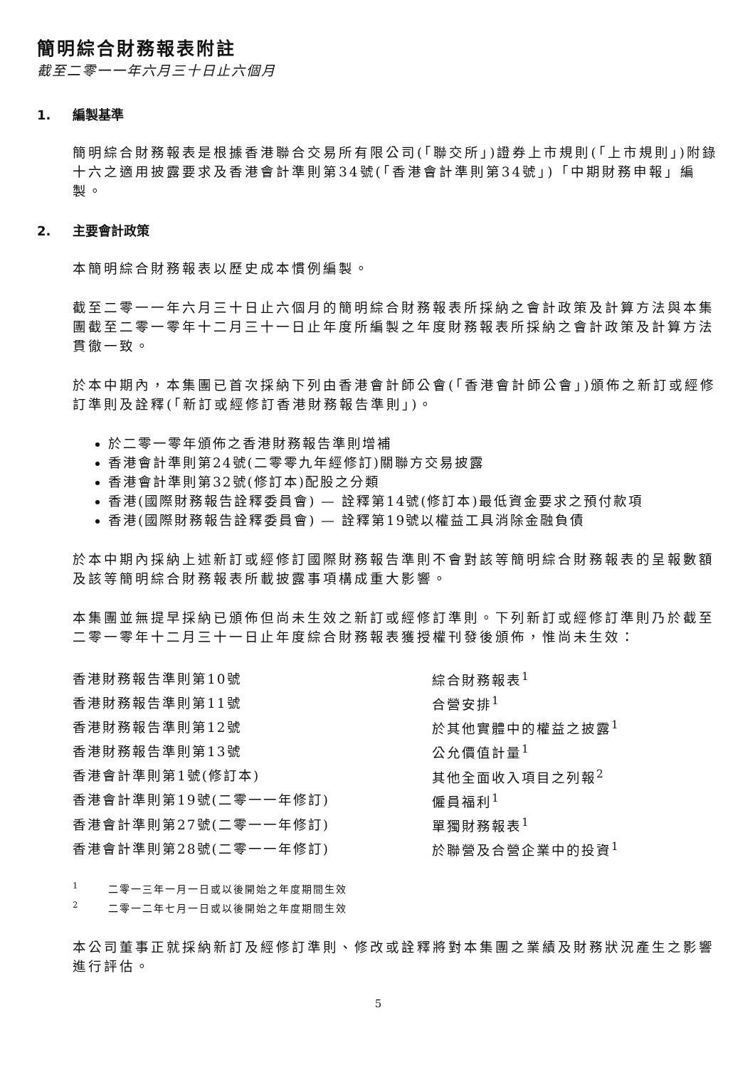簡明綜合財務報表附註
截至二零一一年六月三十日止六個月
1. 編製基準
簡明綜合財務報表是根據香港聯合交易所有限公司(「聯交所」)證券上市規則(「上市規則」)附錄十六之適用披露要求及香港會計準則第34號(「香港會計準則第34號」)「中期財務申報」編製。
2. 主要會計政策
本簡明綜合財務報表以歷史成本慣例編製。
截至二零一一年六月三十日止六個月的簡明綜合財務報表所採納之會計政策及計算方法與本集團截至二零一零年十二月三十一日止年度所編製之年度財務報表所採納之會計政策及計算方法貫徹一致。
於本中期內，本集團已首次採納下列由香港會計師公會(「香港會計師公會」)頒佈之新訂或經修訂準則及詮釋(「新訂或經修訂香港財務報告準則」)。
於二零一零年頒佈之香港財務報告準則增補
香港會計準則第24號(二零零九年經修訂)關聯方交易披露
香港會計準則第32號(修訂本)配股之分類
香港(國際財務報告詮釋委員會) — 詮釋第14號(修訂本)最低資金要求之預付款項
香港(國際財務報告詮釋委員會) — 詮釋第19號以權益工具消除金融負債
於本中期內採納上述新訂或經修訂國際財務報告準則不會對該等簡明綜合財務報表的呈報數額及該等簡明綜合財務報表所載披露事項構成重大影響。
本集團並無提早採納已頒佈但尚未生效之新訂或經修訂準則。下列新訂或經修訂準則乃於截至二零一零年十二月三十一日止年度綜合財務報表獲授權刊發後頒佈，惟尚未生效：
| 香港財務報告準則第10號 | 綜合財務報表<sup>1</sup> |
| 香港財務報告準則第11號 | 合營安排<sup>1</sup> |
| 香港財務報告準則第12號 | 於其他實體中的權益之披露<sup>1</sup> |
| 香港財務報告準則第13號 | 公允價值計量<sup>1</sup> |
| 香港會計準則第1號(修訂本) | 其他全面收入項目之列報<sup>2</sup> |
| 香港會計準則第19號(二零一一年修訂) | 僱員福利<sup>1</sup> |
| 香港會計準則第27號(二零一一年修訂) | 單獨財務報表<sup>1</sup> |
| 香港會計準則第28號(二零一一年修訂) | 於聯營及合營企業中的投資<sup>1</sup> |
<sup>1</sup> 二零一三年一月一日或以後開始之年度期間生效
<sup>2</sup> 二零一二年七月一日或以後開始之年度期間生效
本公司董事正就採納新訂及經修訂準則、修改或詮釋將對本集團之業績及財務狀況產生之影響進行評估。
5